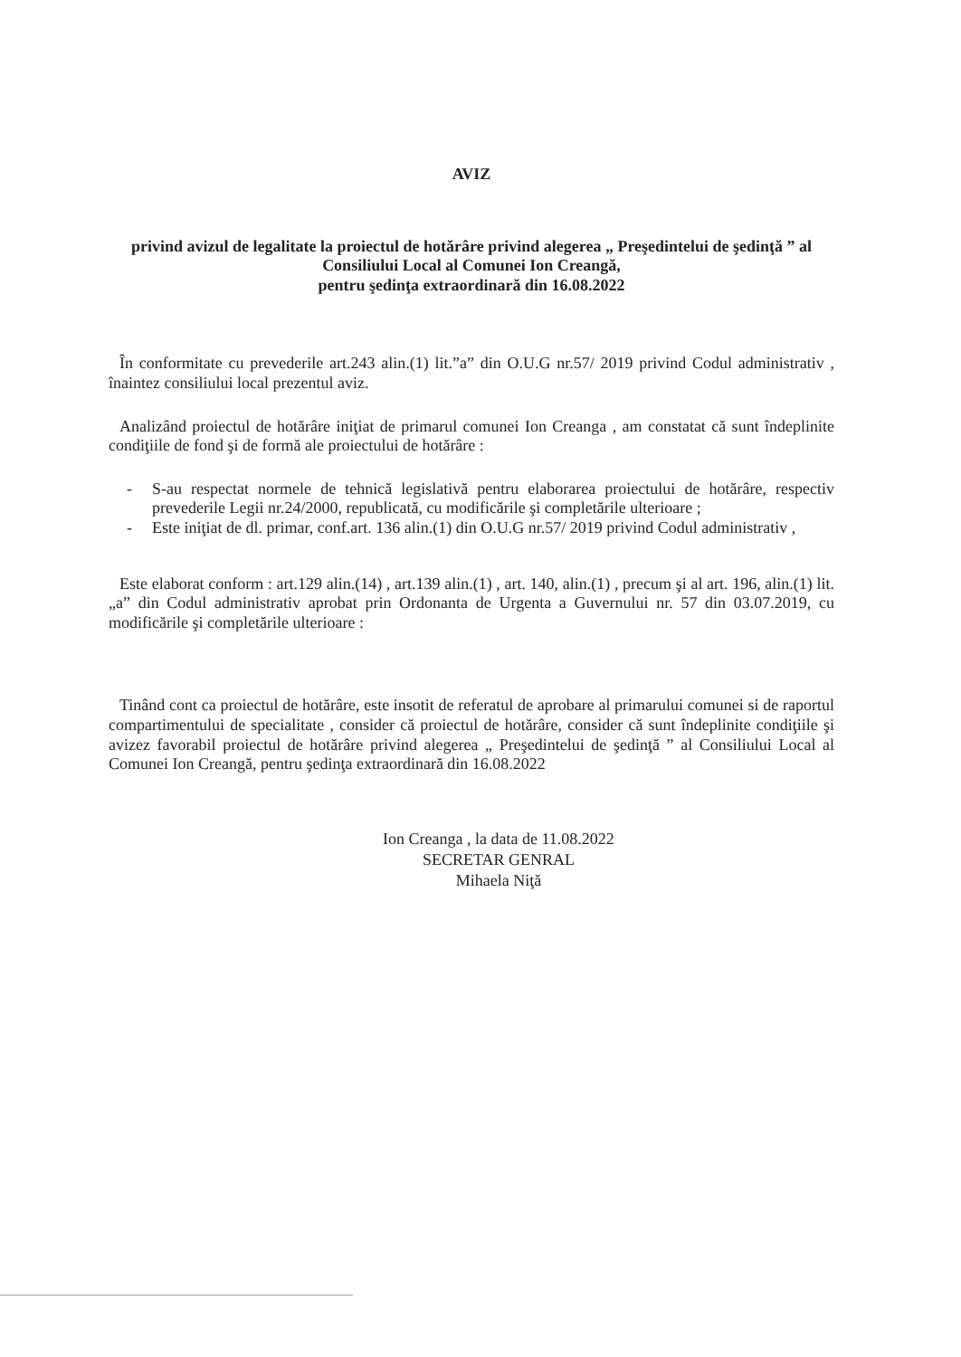AVIZ
privind avizul de legalitate la proiectul de hotărâre privind alegerea „ Preşedintelui de şedinţă ” al Consiliului Local al Comunei Ion Creangă,
pentru şedinţa extraordinară din 16.08.2022
În conformitate cu prevederile art.243 alin.(1) lit.”a” din O.U.G nr.57/ 2019 privind Codul administrativ , înaintez consiliului local prezentul aviz.
Analizând proiectul de hotărâre iniţiat de primarul comunei Ion Creanga , am constatat că sunt îndeplinite condiţiile de fond şi de formă ale proiectului de hotărâre :
- S-au respectat normele de tehnică legislativă pentru elaborarea proiectului de hotărâre, respectiv prevederile Legii nr.24/2000, republicată, cu modificările şi completările ulterioare ;
- Este iniţiat de dl. primar, conf.art. 136 alin.(1) din O.U.G nr.57/ 2019 privind Codul administrativ ,
Este elaborat conform : art.129 alin.(14) , art.139 alin.(1) , art. 140, alin.(1) , precum şi al art. 196, alin.(1) lit.„a” din Codul administrativ aprobat prin Ordonanta de Urgenta a Guvernului nr. 57 din 03.07.2019, cu modificările şi completările ulterioare :
Tinând cont ca proiectul de hotărâre, este insotit de referatul de aprobare al primarului comunei si de raportul compartimentului de specialitate , consider că proiectul de hotărâre, consider că sunt îndeplinite condiţiile şi avizez favorabil proiectul de hotărâre privind alegerea „ Preşedintelui de şedinţă ” al Consiliului Local al Comunei Ion Creangă, pentru şedinţa extraordinară din 16.08.2022
Ion Creanga , la data de 11.08.2022
SECRETAR GENRAL
Mihaela Niţă